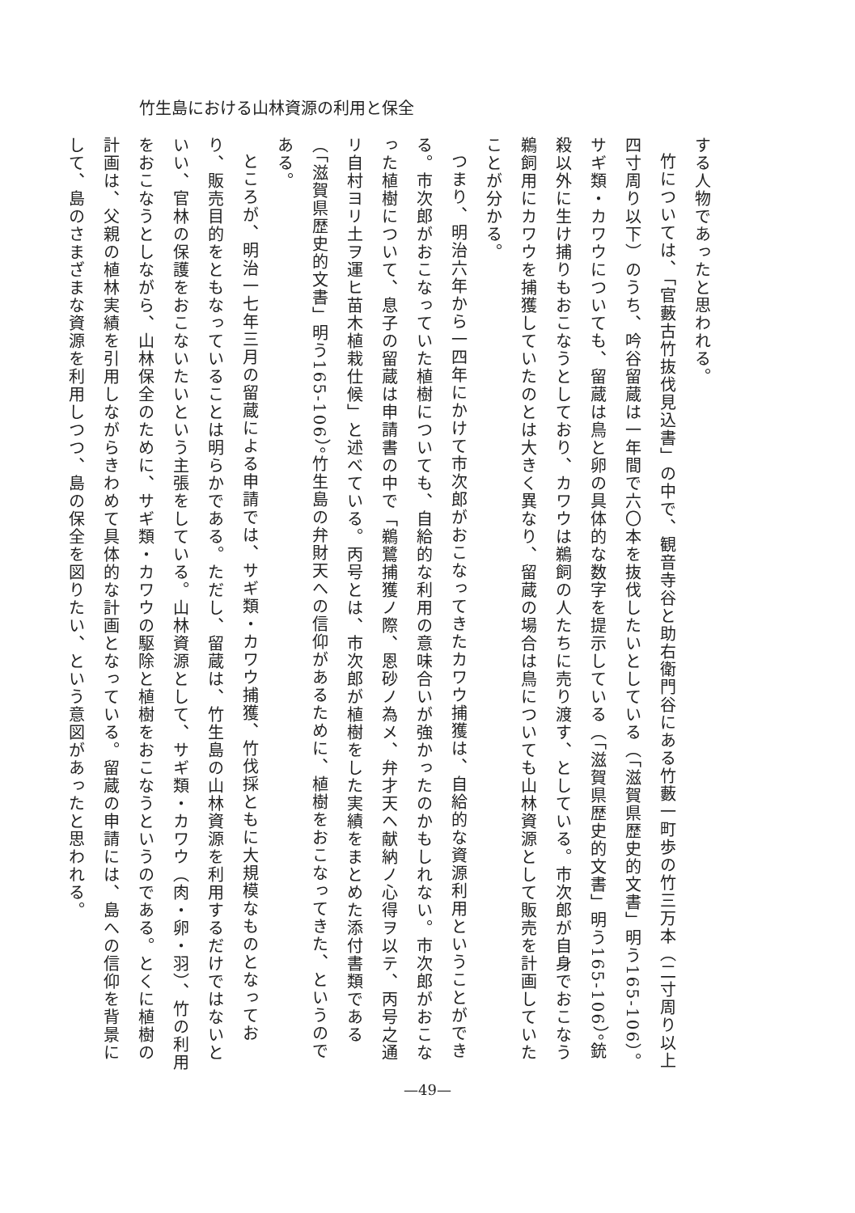竹生島における山林資源の利用と保全
する人物であったと思われる。
竹については、「官藪古竹抜伐見込書」の中で、観音寺谷と助右衛門谷にある竹藪一町歩の竹三万本（二寸周り以上四寸周り以下）のうち、吟谷留蔵は一年間で六〇本を抜伐したいとしている（「滋賀県歴史的文書」明う165-106）。サギ類・カワウについても、留蔵は鳥と卵の具体的な数字を提示している（「滋賀県歴史的文書」明う165-106）。銃殺以外に生け捕りもおこなうとしており、カワウは鵜飼の人たちに売り渡す、としている。市次郎が自身でおこなう鵜飼用にカワウを捕獲していたのとは大きく異なり、留蔵の場合は鳥についても山林資源として販売を計画していたことが分かる。
つまり、明治六年から一四年にかけて市次郎がおこなってきたカワウ捕獲は、自給的な資源利用ということができる。市次郎がおこなっていた植樹についても、自給的な利用の意味合いが強かったのかもしれない。市次郎がおこなった植樹について、息子の留蔵は申請書の中で「鵜鷺捕獲ノ際、恩砂ノ為メ、弁才天ヘ献納ノ心得ヲ以テ、丙号之通リ自村ヨリ土ヲ運ヒ苗木植栽仕候」と述べている。丙号とは、市次郎が植樹をした実績をまとめた添付書類である（「滋賀県歴史的文書」明う165-106）。竹生島の弁財天への信仰があるために、植樹をおこなってきた、というのである。
ところが、明治一七年三月の留蔵による申請では、サギ類・カワウ捕獲、竹伐採ともに大規模なものとなっており、販売目的をともなっていることは明らかである。ただし、留蔵は、竹生島の山林資源を利用するだけではないといい、官林の保護をおこないたいという主張をしている。山林資源として、サギ類・カワウ（肉・卵・羽）、竹の利用をおこなうとしながら、山林保全のために、サギ類・カワウの駆除と植樹をおこなうというのである。とくに植樹の計画は、父親の植林実績を引用しながらきわめて具体的な計画となっている。留蔵の申請には、島への信仰を背景にして、島のさまざまな資源を利用しつつ、島の保全を図りたい、という意図があったと思われる。
—49—